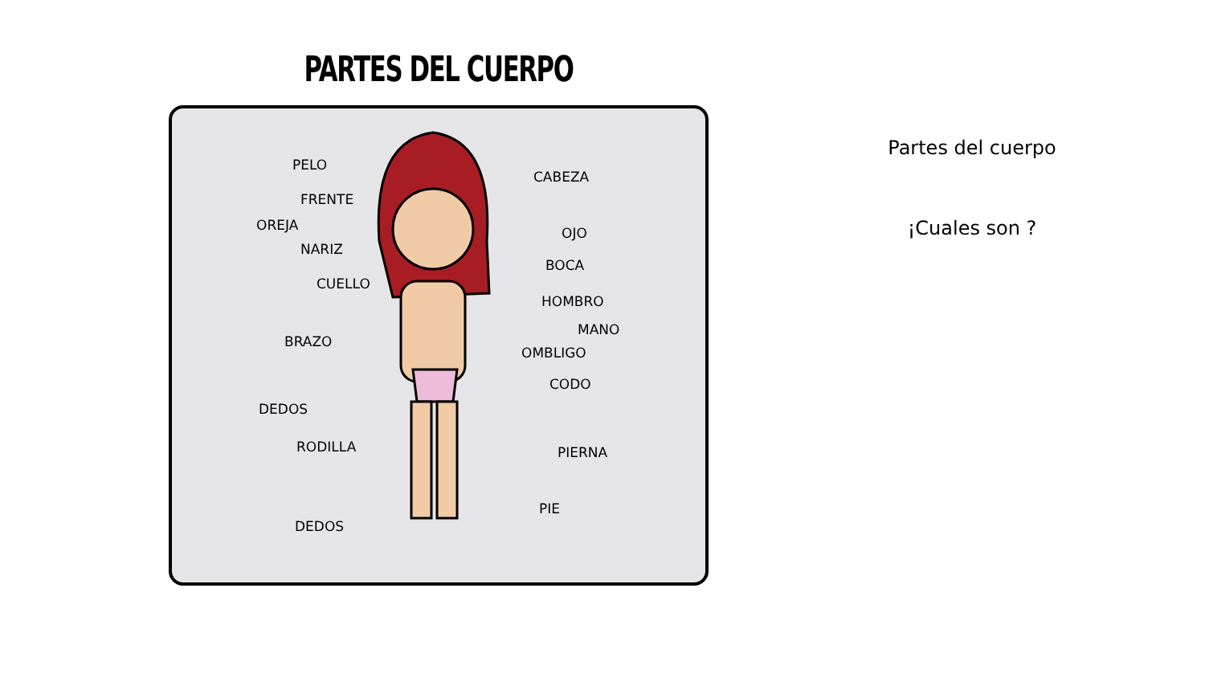PARTES DEL CUERPO
PELO
CABEZA
FRENTE
OREJA OJO
NARIZ
BOCA
CUELLO
HOMBRO
MANO
BRAZO
OMBLIGO
CODO
DEDOS
RODILLA PIERNA
PIE
DEDOS
Partes del cuerpo
¡Cuales son ?